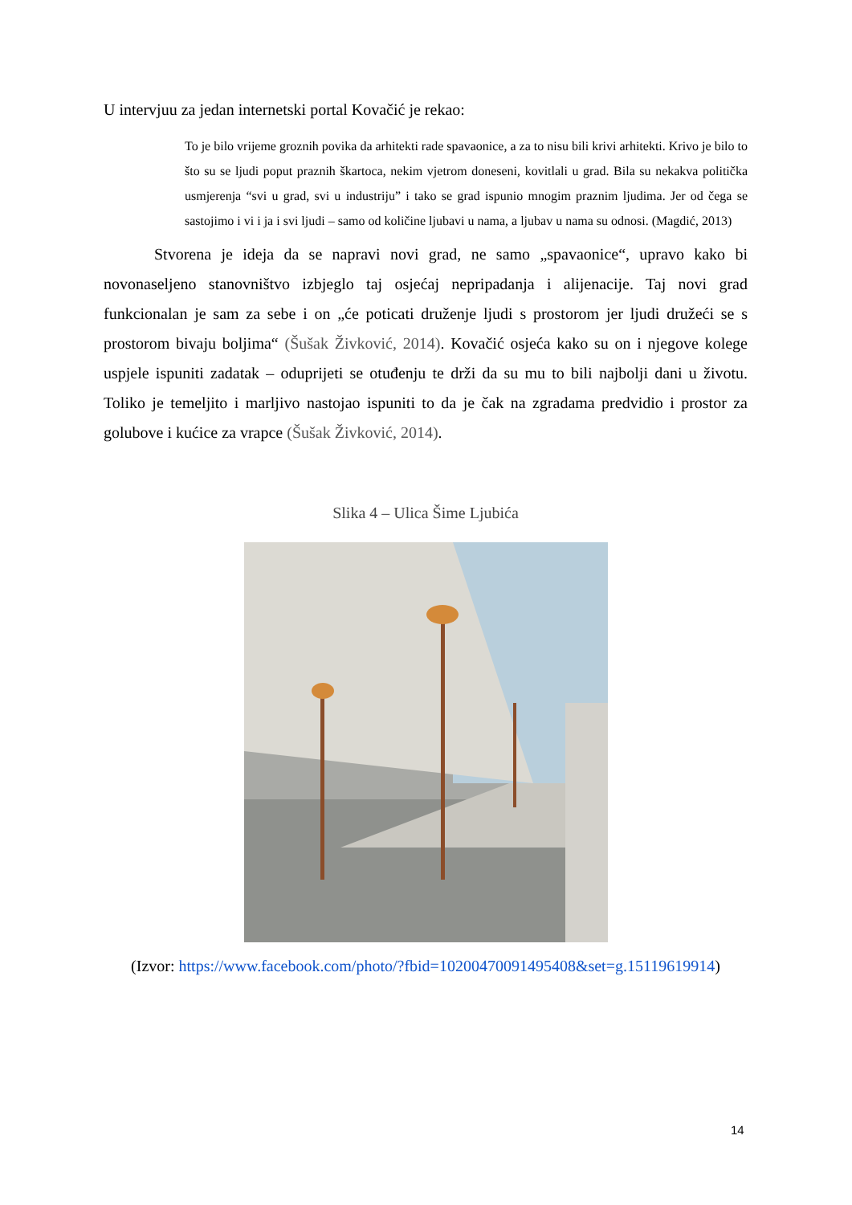U intervjuu za jedan internetski portal Kovačić je rekao:
To je bilo vrijeme groznih povika da arhitekti rade spavaonice, a za to nisu bili krivi arhitekti. Krivo je bilo to što su se ljudi poput praznih škartoca, nekim vjetrom doneseni, kovitlali u grad. Bila su nekakva politička usmjerenja “svi u grad, svi u industriju” i tako se grad ispunio mnogim praznim ljudima. Jer od čega se sastojimo i vi i ja i svi ljudi – samo od količine ljubavi u nama, a ljubav u nama su odnosi. (Magdić, 2013)
Stvorena je ideja da se napravi novi grad, ne samo „spavaonice“, upravo kako bi novonaseljeno stanovništvo izbjeglo taj osjećaj nepripadanja i alijenacije. Taj novi grad funkcionalan je sam za sebe i on „će poticati druženje ljudi s prostorom jer ljudi družeći se s prostorom bivaju boljima“ (Šušak Živković, 2014). Kovačić osjeća kako su on i njegove kolege uspjele ispuniti zadatak – oduprijeti se otuđenju te drži da su mu to bili najbolji dani u životu. Toliko je temeljito i marljivo nastojao ispuniti to da je čak na zgradama predvidio i prostor za golubove i kućice za vrapce (Šušak Živković, 2014).
Slika 4 – Ulica Šime Ljubića
(Izvor: https://www.facebook.com/photo/?fbid=10200470091495408&set=g.15119619914)
14